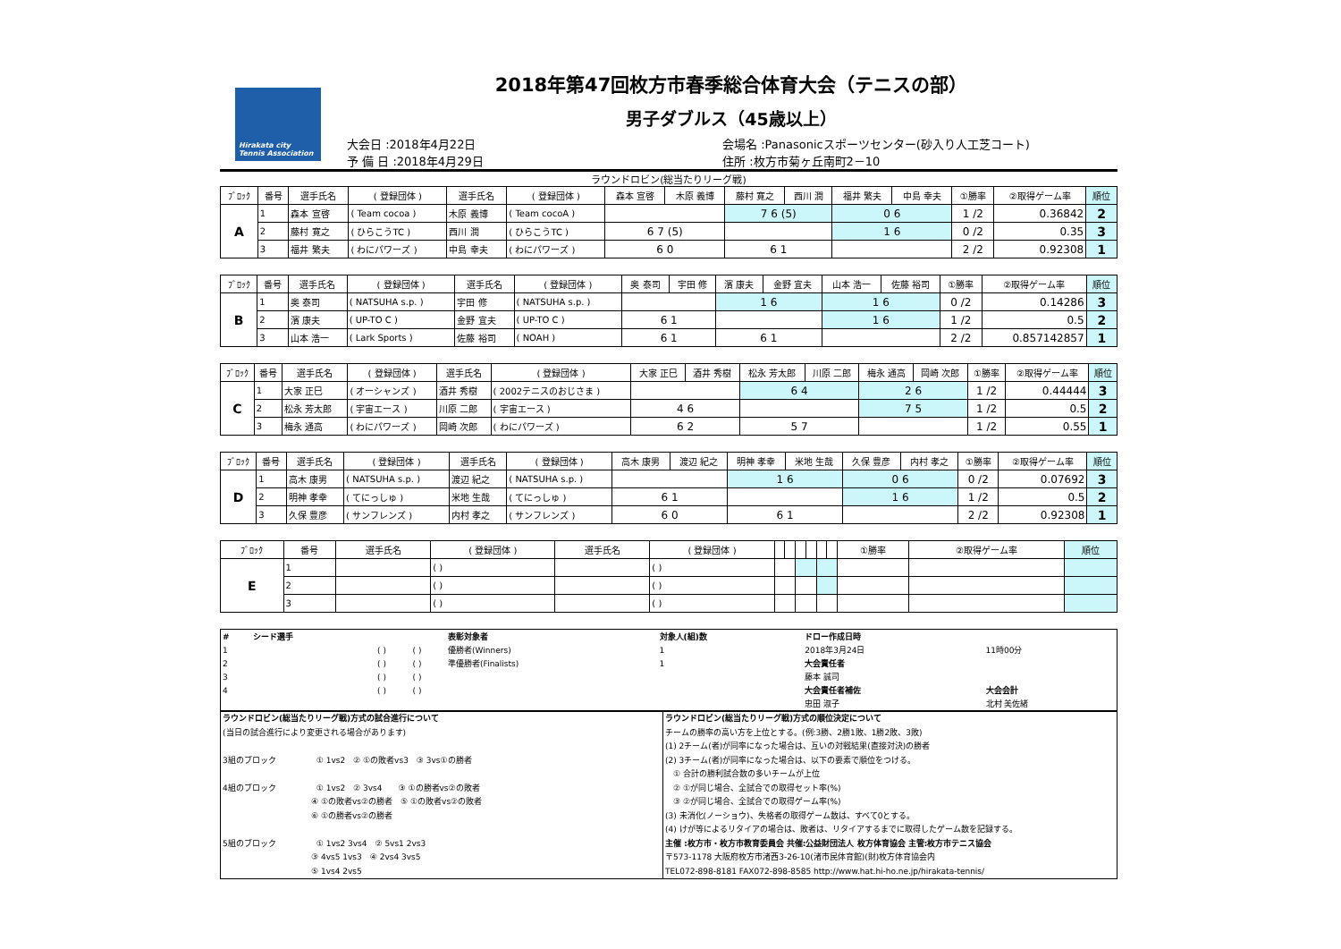Hirakata city Tennis Association
2018年第47回枚方市春季総合体育大会（テニスの部）
男子ダブルス（45歳以上）
大会日 :2018年4月22日
予 備 日 :2018年4月29日
会場名 :Panasonicスポーツセンター(砂入り人工芝コート)
住所 :枚方市菊ヶ丘南町2－10
ラウンドロビン(総当たりリーグ戦)
| ﾌﾞﾛｯｸ | 番号 | 選手氏名 | ( 登録団体 ) | 選手氏名 | ( 登録団体 ) | 森本 宣啓 | 木原 義博 | 藤村 寛之 | 西川 潤 | 福井 繁夫 | 中島 幸夫 | ①勝率 | ②取得ゲーム率 | 順位 |
| --- | --- | --- | --- | --- | --- | --- | --- | --- | --- | --- | --- | --- | --- | --- |
| A | 1 | 森本 宣啓 | ( Team cocoa ) | 木原 義博 | ( Team cocoA ) | | | 7 6 (5) | | 0 6 | | 1 /2 | 0.36842 | 2 |
| | 2 | 藤村 寛之 | ( ひらこうTC ) | 西川 潤 | ( ひらこうTC ) | 6 7 (5) | | | | 1 6 | | 0 /2 | 0.35 | 3 |
| | 3 | 福井 繁夫 | ( わにパワーズ ) | 中島 幸夫 | ( わにパワーズ ) | 6 0 | | 6 1 | | | | 2 /2 | 0.92308 | 1 |
| ﾌﾞﾛｯｸ | 番号 | 選手氏名 | ( 登録団体 ) | 選手氏名 | ( 登録団体 ) | 奥 泰司 | 宇田 修 | 濱 康夫 | 金野 宜夫 | 山本 浩一 | 佐藤 裕司 | ①勝率 | ②取得ゲーム率 | 順位 |
| --- | --- | --- | --- | --- | --- | --- | --- | --- | --- | --- | --- | --- | --- | --- |
| B | 1 | 奥 泰司 | ( NATSUHA s.p. ) | 宇田 修 | ( NATSUHA s.p. ) | | | 1 6 | | 1 6 | | 0 /2 | 0.14286 | 3 |
| | 2 | 濱 康夫 | ( UP-TO C ) | 金野 宜夫 | ( UP-TO C ) | 6 1 | | | | 1 6 | | 1 /2 | 0.5 | 2 |
| | 3 | 山本 浩一 | ( Lark Sports ) | 佐藤 裕司 | ( NOAH ) | 6 1 | | 6 1 | | | | 2 /2 | 0.857142857 | 1 |
| ﾌﾞﾛｯｸ | 番号 | 選手氏名 | ( 登録団体 ) | 選手氏名 | ( 登録団体 ) | 大家 正巳 | 酒井 秀樹 | 松永 芳太郎 | 川原 二郎 | 梅永 通高 | 岡崎 次郎 | ①勝率 | ②取得ゲーム率 | 順位 |
| --- | --- | --- | --- | --- | --- | --- | --- | --- | --- | --- | --- | --- | --- | --- |
| C | 1 | 大家 正巳 | ( オーシャンズ ) | 酒井 秀樹 | ( 2002テニスのおじさま ) | | | 6 4 | | 2 6 | | 1 /2 | 0.44444 | 3 |
| | 2 | 松永 芳太郎 | ( 宇宙エース ) | 川原 二郎 | ( 宇宙エース ) | 4 6 | | | | 7 5 | | 1 /2 | 0.5 | 2 |
| | 3 | 梅永 通高 | ( わにパワーズ ) | 岡崎 次郎 | ( わにパワーズ ) | 6 2 | | 5 7 | | | | 1 /2 | 0.55 | 1 |
| ﾌﾞﾛｯｸ | 番号 | 選手氏名 | ( 登録団体 ) | 選手氏名 | ( 登録団体 ) | 高木 康男 | 渡辺 紀之 | 明神 孝幸 | 米地 生哉 | 久保 豊彦 | 内村 孝之 | ①勝率 | ②取得ゲーム率 | 順位 |
| --- | --- | --- | --- | --- | --- | --- | --- | --- | --- | --- | --- | --- | --- | --- |
| D | 1 | 高木 康男 | ( NATSUHA s.p. ) | 渡辺 紀之 | ( NATSUHA s.p. ) | | | 1 6 | | 0 6 | | 0 /2 | 0.07692 | 3 |
| | 2 | 明神 孝幸 | ( てにっしゅ ) | 米地 生哉 | ( てにっしゅ ) | 6 1 | | | | 1 6 | | 1 /2 | 0.5 | 2 |
| | 3 | 久保 豊彦 | ( サンフレンズ ) | 内村 孝之 | ( サンフレンズ ) | 6 0 | | 6 1 | | | | 2 /2 | 0.92308 | 1 |
| ﾌﾞﾛｯｸ | 番号 | 選手氏名 | ( 登録団体 ) | 選手氏名 | ( 登録団体 ) | | | | | | | ①勝率 | ②取得ゲーム率 | 順位 |
| --- | --- | --- | --- | --- | --- | --- | --- | --- | --- | --- | --- | --- | --- | --- |
| E | 1 | | ( ) | | ( ) | | | | | | | | | |
| | 2 | | ( ) | | ( ) | | | | | | | | | |
| | 3 | | ( ) | | ( ) | | | | | | | | | |
| # | シード選手 | | | 表彰対象者 | 対象人(組)数 | ドロー作成日時 | |
| 1 | | ( ) | ( ) | 優勝者(Winners) | 1 | 2018年3月24日 | 11時00分 |
| 2 | | ( ) | ( ) | 準優勝者(Finalists) | 1 | 大会責任者 | |
| 3 | | ( ) | ( ) | | | 藤本 誠司 | |
| 4 | | ( ) | ( ) | | | 大会責任者補佐 | 大会会計 |
| | | | | | | 忠田 淑子 | 北村 美佐緒 |
ラウンドロビン(総当たりリーグ戦)方式の試合進行について
(当日の試合進行により変更される場合があります)
3組のブロック　　　　　① 1vs2　② ①の敗者vs3　③ 3vs①の勝者
4組のブロック　　　　　① 1vs2　② 3vs4　　③ ①の勝者vs②の敗者
　　　　　　　　　　　④ ①の敗者vs②の勝者　⑤ ①の敗者vs②の敗者
　　　　　　　　　　　⑥ ①の勝者vs②の勝者
5組のブロック　　　　　① 1vs2 3vs4　② 5vs1 2vs3
　　　　　　　　　　　③ 4vs5 1vs3　④ 2vs4 3vs5
　　　　　　　　　　　⑤ 1vs4 2vs5
ラウンドロビン(総当たりリーグ戦)方式の順位決定について
チームの勝率の高い方を上位とする。(例:3勝、2勝1敗、1勝2敗、3敗)
(1) 2チーム(者)が同率になった場合は、互いの対戦結果(直接対決)の勝者
(2) 3チーム(者)が同率になった場合は、以下の要素で順位をつける。
　① 合計の勝利試合数の多いチームが上位
　② ①が同じ場合、全試合での取得セット率(%)
　③ ②が同じ場合、全試合での取得ゲーム率(%)
(3) 未消化(ノーショウ)、失格者の取得ゲーム数は、すべて0とする。
(4) けが等によるリタイアの場合は、敗者は、リタイアするまでに取得したゲーム数を記録する。
主催 :枚方市・枚方市教育委員会 共催:公益財団法人 枚方体育協会 主管:枚方市テニス協会
〒573-1178 大阪府枚方市渚西3-26-10(渚市民体育館)(財)枚方体育協会内
TEL072-898-8181 FAX072-898-8585 http://www.hat.hi-ho.ne.jp/hirakata-tennis/